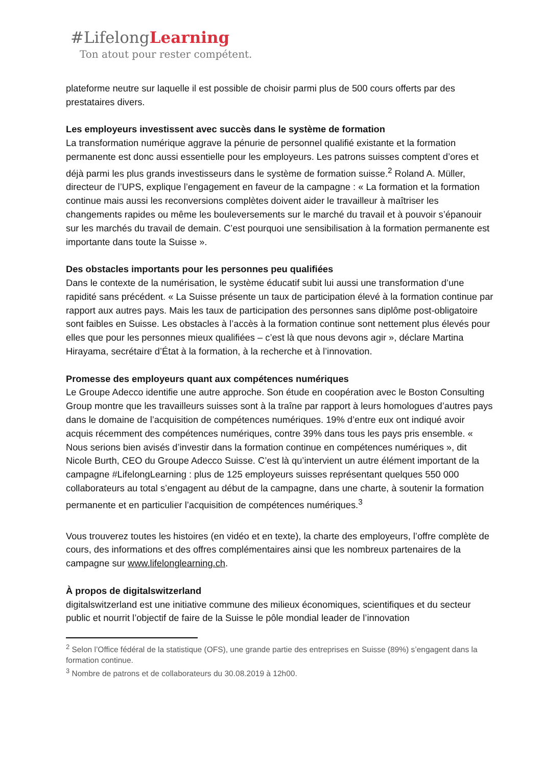#LifelongLearning
Ton atout pour rester compétent.
plateforme neutre sur laquelle il est possible de choisir parmi plus de 500 cours offerts par des prestataires divers.
Les employeurs investissent avec succès dans le système de formation
La transformation numérique aggrave la pénurie de personnel qualifié existante et la formation permanente est donc aussi essentielle pour les employeurs. Les patrons suisses comptent d’ores et déjà parmi les plus grands investisseurs dans le système de formation suisse.<sup>2</sup> Roland A. Müller, directeur de l’UPS, explique l’engagement en faveur de la campagne : « La formation et la formation continue mais aussi les reconversions complètes doivent aider le travailleur à maîtriser les changements rapides ou même les bouleversements sur le marché du travail et à pouvoir s’épanouir sur les marchés du travail de demain. C’est pourquoi une sensibilisation à la formation permanente est importante dans toute la Suisse ».
Des obstacles importants pour les personnes peu qualifiées
Dans le contexte de la numérisation, le système éducatif subit lui aussi une transformation d’une rapidité sans précédent. « La Suisse présente un taux de participation élevé à la formation continue par rapport aux autres pays. Mais les taux de participation des personnes sans diplôme post-obligatoire sont faibles en Suisse. Les obstacles à l’accès à la formation continue sont nettement plus élevés pour elles que pour les personnes mieux qualifiées – c’est là que nous devons agir », déclare Martina Hirayama, secrétaire d’État à la formation, à la recherche et à l’innovation.
Promesse des employeurs quant aux compétences numériques
Le Groupe Adecco identifie une autre approche. Son étude en coopération avec le Boston Consulting Group montre que les travailleurs suisses sont à la traîne par rapport à leurs homologues d’autres pays dans le domaine de l’acquisition de compétences numériques. 19% d’entre eux ont indiqué avoir acquis récemment des compétences numériques, contre 39% dans tous les pays pris ensemble. « Nous serions bien avisés d’investir dans la formation continue en compétences numériques », dit Nicole Burth, CEO du Groupe Adecco Suisse. C’est là qu’intervient un autre élément important de la campagne #LifelongLearning : plus de 125 employeurs suisses représentant quelques 550 000 collaborateurs au total s’engagent au début de la campagne, dans une charte, à soutenir la formation permanente et en particulier l’acquisition de compétences numériques.<sup>3</sup>
Vous trouverez toutes les histoires (en vidéo et en texte), la charte des employeurs, l’offre complète de cours, des informations et des offres complémentaires ainsi que les nombreux partenaires de la campagne sur www.lifelonglearning.ch.
À propos de digitalswitzerland
digitalswitzerland est une initiative commune des milieux économiques, scientifiques et du secteur public et nourrit l’objectif de faire de la Suisse le pôle mondial leader de l’innovation
<sup>2</sup> Selon l’Office fédéral de la statistique (OFS), une grande partie des entreprises en Suisse (89%) s’engagent dans la formation continue.
<sup>3</sup> Nombre de patrons et de collaborateurs du 30.08.2019 à 12h00.